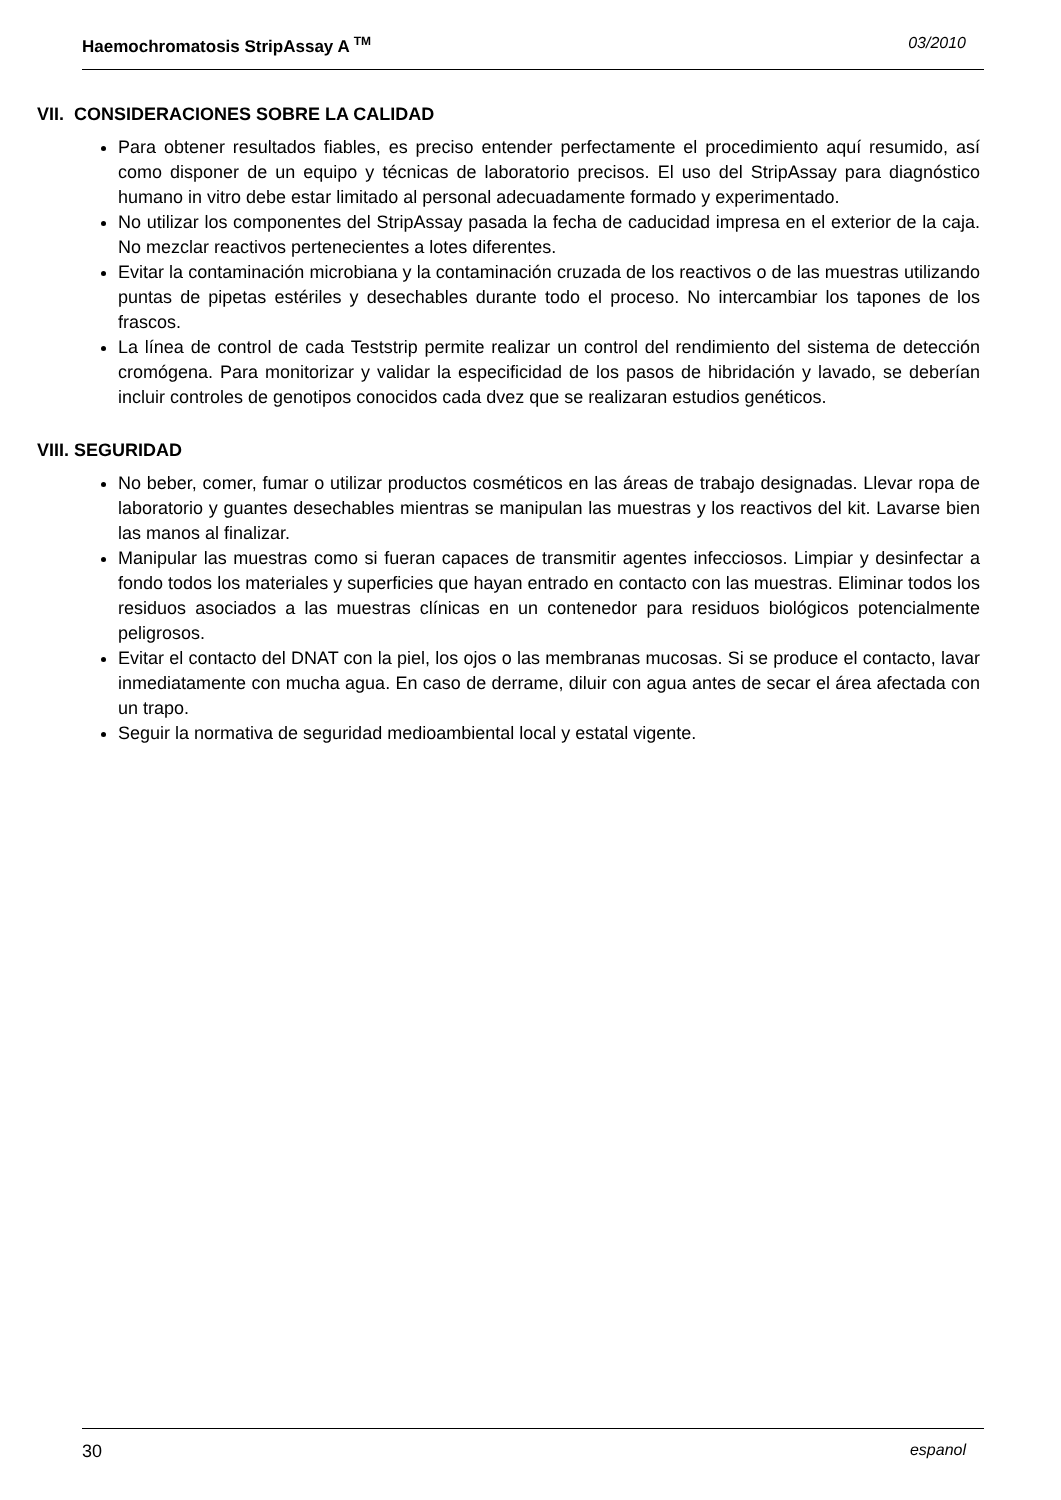Haemochromatosis StripAssay A <sup>TM</sup> 03/2010
VII. CONSIDERACIONES SOBRE LA CALIDAD
Para obtener resultados fiables, es preciso entender perfectamente el procedimiento aquí resumido, así como disponer de un equipo y técnicas de laboratorio precisos. El uso del StripAssay para diagnóstico humano in vitro debe estar limitado al personal adecuadamente formado y experimentado.
No utilizar los componentes del StripAssay pasada la fecha de caducidad impresa en el exterior de la caja. No mezclar reactivos pertenecientes a lotes diferentes.
Evitar la contaminación microbiana y la contaminación cruzada de los reactivos o de las muestras utilizando puntas de pipetas estériles y desechables durante todo el proceso. No intercambiar los tapones de los frascos.
La línea de control de cada Teststrip permite realizar un control del rendimiento del sistema de detección cromógena. Para monitorizar y validar la especificidad de los pasos de hibridación y lavado, se deberían incluir controles de genotipos conocidos cada dvez que se realizaran estudios genéticos.
VIII. SEGURIDAD
No beber, comer, fumar o utilizar productos cosméticos en las áreas de trabajo designadas. Llevar ropa de laboratorio y guantes desechables mientras se manipulan las muestras y los reactivos del kit. Lavarse bien las manos al finalizar.
Manipular las muestras como si fueran capaces de transmitir agentes infecciosos. Limpiar y desinfectar a fondo todos los materiales y superficies que hayan entrado en contacto con las muestras. Eliminar todos los residuos asociados a las muestras clínicas en un contenedor para residuos biológicos potencialmente peligrosos.
Evitar el contacto del DNAT con la piel, los ojos o las membranas mucosas. Si se produce el contacto, lavar inmediatamente con mucha agua. En caso de derrame, diluir con agua antes de secar el área afectada con un trapo.
Seguir la normativa de seguridad medioambiental local y estatal vigente.
30 espanol